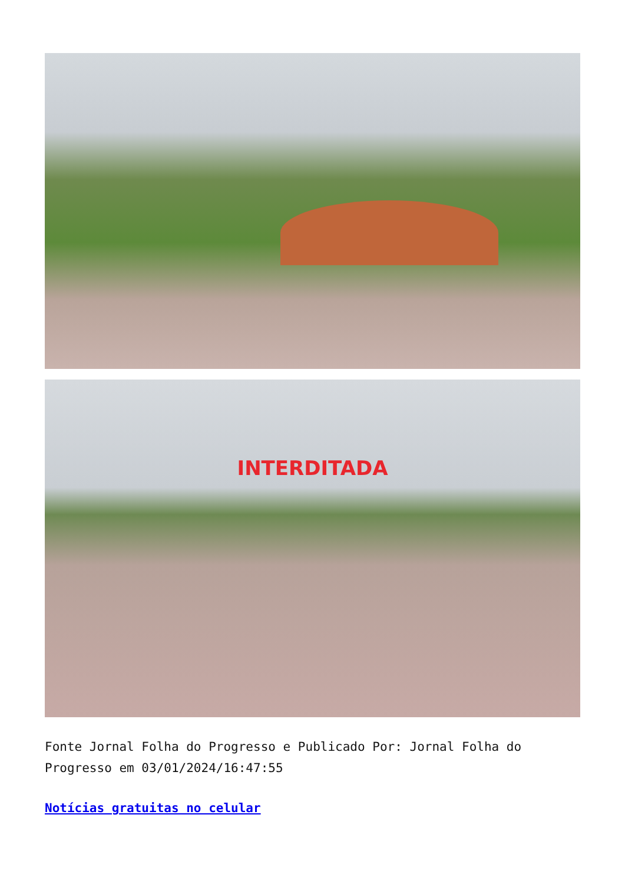INTERDITADA
Fonte Jornal Folha do Progresso e Publicado Por: Jornal Folha do Progresso em 03/01/2024/16:47:55
Notícias gratuitas no celular